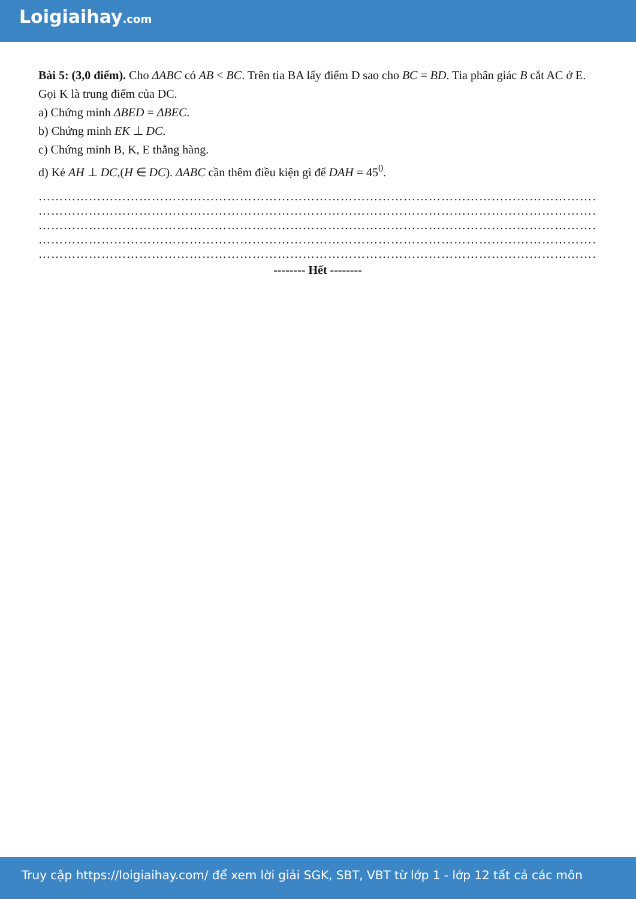Loigiaihay.com
Bài 5: (3,0 điểm). Cho ΔABC có AB < BC. Trên tia BA lấy điểm D sao cho BC = BD. Tia phân giác B cắt AC ở E. Gọi K là trung điểm của DC.
a) Chứng minh ΔBED = ΔBEC.
b) Chứng minh EK ⊥ DC.
c) Chứng minh B, K, E thẳng hàng.
d) Kẻ AH ⊥ DC,(H ∈ DC). ΔABC cần thêm điều kiện gì để DAH = 45<sup>0</sup>.
……………………………………………………………………………………………………………………………
……………………………………………………………………………………………………………………………
……………………………………………………………………………………………………………………………
……………………………………………………………………………………………………………………………
……………………………………………………………………………………………………………………………
-------- Hết --------
Truy cập https://loigiaihay.com/ để xem lời giải SGK, SBT, VBT từ lớp 1 - lớp 12 tất cả các môn